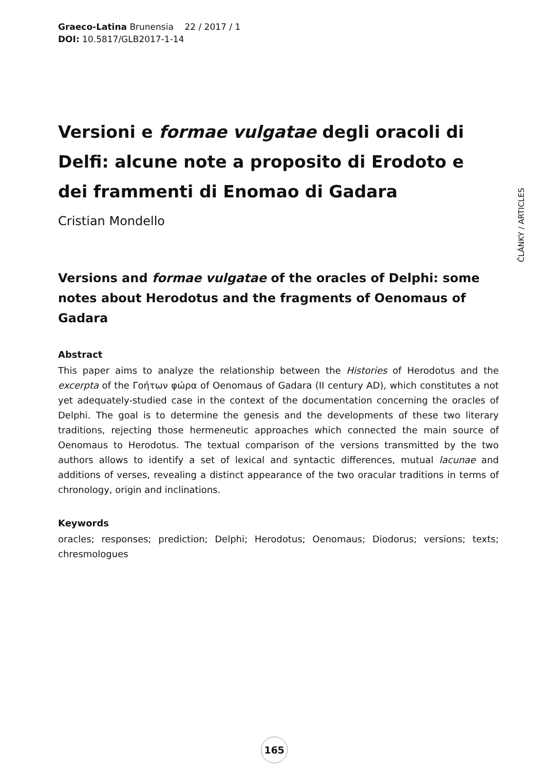Graeco-Latina Brunensia 22 / 2017 / 1
DOI: 10.5817/GLB2017-1-14
Versioni e formae vulgatae degli oracoli di Delfi: alcune note a proposito di Erodoto e dei frammenti di Enomao di Gadara
Cristian Mondello
Versions and formae vulgatae of the oracles of Delphi: some notes about Herodotus and the fragments of Oenomaus of Gadara
Abstract
This paper aims to analyze the relationship between the Histories of Herodotus and the excerpta of the Γοήτων φώρα of Oenomaus of Gadara (II century AD), which constitutes a not yet adequately-studied case in the context of the documentation concerning the oracles of Delphi. The goal is to determine the genesis and the developments of these two literary traditions, rejecting those hermeneutic approaches which connected the main source of Oenomaus to Herodotus. The textual comparison of the versions transmitted by the two authors allows to identify a set of lexical and syntactic differences, mutual lacunae and additions of verses, revealing a distinct appearance of the two oracular traditions in terms of chronology, origin and inclinations.
Keywords
oracles; responses; prediction; Delphi; Herodotus; Oenomaus; Diodorus; versions; texts; chresmologues
ČLÁNKY / ARTICLES
165